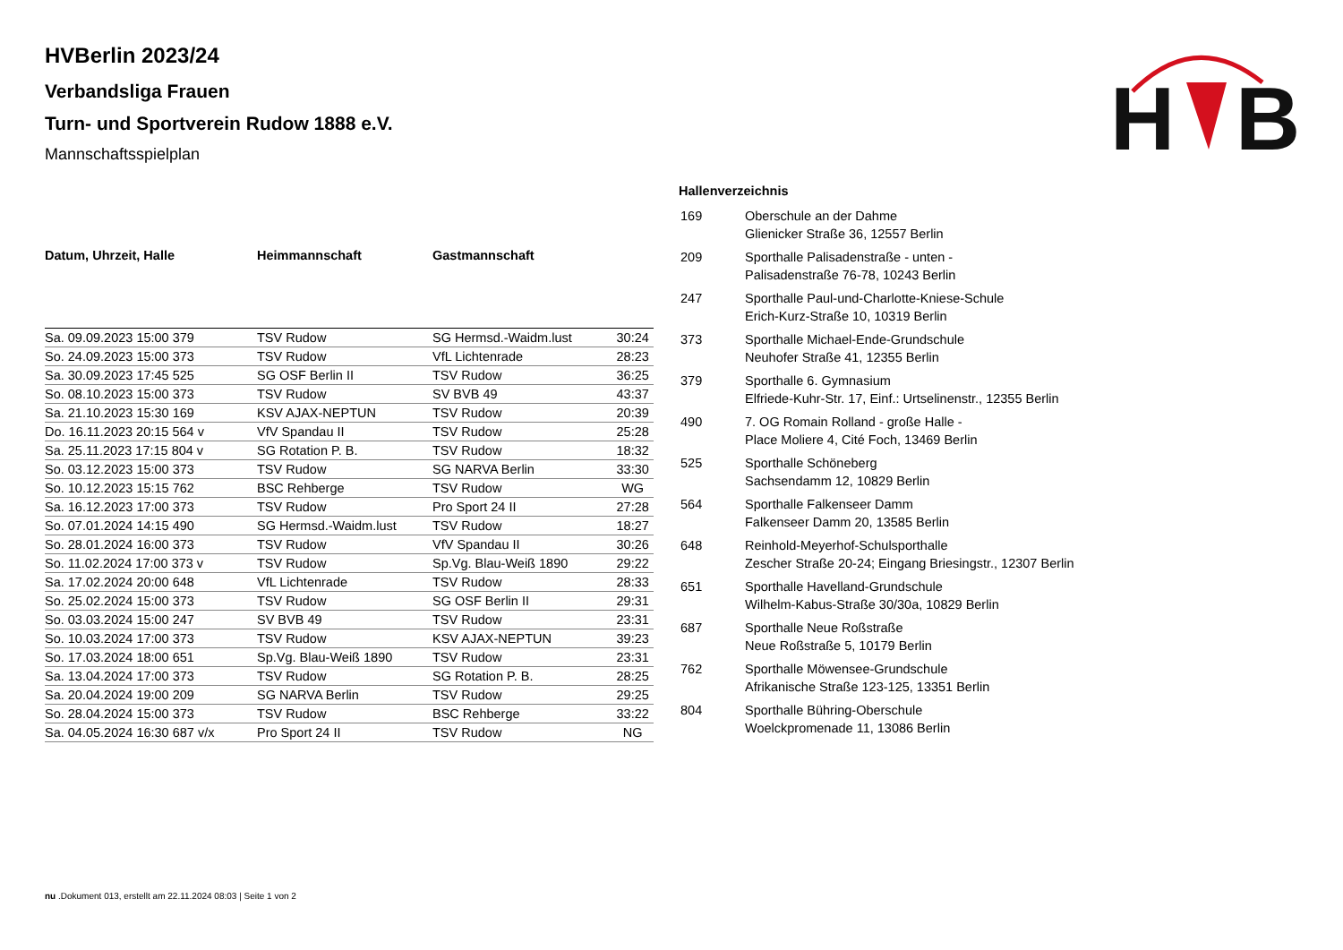H
B
HVBerlin 2023/24
Verbandsliga Frauen
Turn- und Sportverein Rudow 1888 e.V.
Mannschaftsspielplan
| Datum, Uhrzeit, Halle | Heimmannschaft | Gastmannschaft | |
| --- | --- | --- | --- |
| Sa. 09.09.2023 15:00 379 | TSV Rudow | SG Hermsd.-Waidm.lust | 30:24 |
| So. 24.09.2023 15:00 373 | TSV Rudow | VfL Lichtenrade | 28:23 |
| Sa. 30.09.2023 17:45 525 | SG OSF Berlin II | TSV Rudow | 36:25 |
| So. 08.10.2023 15:00 373 | TSV Rudow | SV BVB 49 | 43:37 |
| Sa. 21.10.2023 15:30 169 | KSV AJAX-NEPTUN | TSV Rudow | 20:39 |
| Do. 16.11.2023 20:15 564 v | VfV Spandau II | TSV Rudow | 25:28 |
| Sa. 25.11.2023 17:15 804 v | SG Rotation P. B. | TSV Rudow | 18:32 |
| So. 03.12.2023 15:00 373 | TSV Rudow | SG NARVA Berlin | 33:30 |
| So. 10.12.2023 15:15 762 | BSC Rehberge | TSV Rudow | WG |
| Sa. 16.12.2023 17:00 373 | TSV Rudow | Pro Sport 24 II | 27:28 |
| So. 07.01.2024 14:15 490 | SG Hermsd.-Waidm.lust | TSV Rudow | 18:27 |
| So. 28.01.2024 16:00 373 | TSV Rudow | VfV Spandau II | 30:26 |
| So. 11.02.2024 17:00 373 v | TSV Rudow | Sp.Vg. Blau-Weiß 1890 | 29:22 |
| Sa. 17.02.2024 20:00 648 | VfL Lichtenrade | TSV Rudow | 28:33 |
| So. 25.02.2024 15:00 373 | TSV Rudow | SG OSF Berlin II | 29:31 |
| So. 03.03.2024 15:00 247 | SV BVB 49 | TSV Rudow | 23:31 |
| So. 10.03.2024 17:00 373 | TSV Rudow | KSV AJAX-NEPTUN | 39:23 |
| So. 17.03.2024 18:00 651 | Sp.Vg. Blau-Weiß 1890 | TSV Rudow | 23:31 |
| Sa. 13.04.2024 17:00 373 | TSV Rudow | SG Rotation P. B. | 28:25 |
| Sa. 20.04.2024 19:00 209 | SG NARVA Berlin | TSV Rudow | 29:25 |
| So. 28.04.2024 15:00 373 | TSV Rudow | BSC Rehberge | 33:22 |
| Sa. 04.05.2024 16:30 687 v/x | Pro Sport 24 II | TSV Rudow | NG |
Hallenverzeichnis
| 169 | Oberschule an der Dahme Glienicker Straße 36, 12557 Berlin |
| 209 | Sporthalle Palisadenstraße - unten - Palisadenstraße 76-78, 10243 Berlin |
| 247 | Sporthalle Paul-und-Charlotte-Kniese-Schule Erich-Kurz-Straße 10, 10319 Berlin |
| 373 | Sporthalle Michael-Ende-Grundschule Neuhofer Straße 41, 12355 Berlin |
| 379 | Sporthalle 6. Gymnasium Elfriede-Kuhr-Str. 17, Einf.: Urtselinenstr., 12355 Berlin |
| 490 | 7. OG Romain Rolland - große Halle - Place Moliere 4, Cité Foch, 13469 Berlin |
| 525 | Sporthalle Schöneberg Sachsendamm 12, 10829 Berlin |
| 564 | Sporthalle Falkenseer Damm Falkenseer Damm 20, 13585 Berlin |
| 648 | Reinhold-Meyerhof-Schulsporthalle Zescher Straße 20-24; Eingang Briesingstr., 12307 Berlin |
| 651 | Sporthalle Havelland-Grundschule Wilhelm-Kabus-Straße 30/30a, 10829 Berlin |
| 687 | Sporthalle Neue Roßstraße Neue Roßstraße 5, 10179 Berlin |
| 762 | Sporthalle Möwensee-Grundschule Afrikanische Straße 123-125, 13351 Berlin |
| 804 | Sporthalle Bühring-Oberschule Woelckpromenade 11, 13086 Berlin |
nu .Dokument 013, erstellt am 22.11.2024 08:03 | Seite 1 von 2